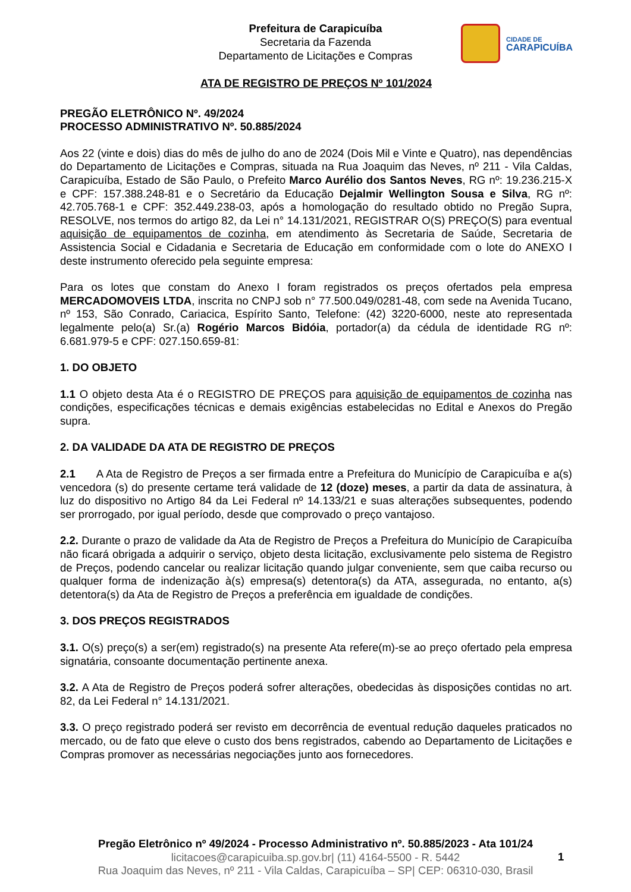Prefeitura de Carapicuíba
Secretaria da Fazenda
Departamento de Licitações e Compras
CIDADE DE
CARAPICUÍBA
ATA DE REGISTRO DE PREÇOS Nº 101/2024
PREGÃO ELETRÔNICO Nº. 49/2024
PROCESSO ADMINISTRATIVO Nº. 50.885/2024
Aos 22 (vinte e dois) dias do mês de julho do ano de 2024 (Dois Mil e Vinte e Quatro), nas dependências do Departamento de Licitações e Compras, situada na Rua Joaquim das Neves, nº 211 - Vila Caldas, Carapicuíba, Estado de São Paulo, o Prefeito Marco Aurélio dos Santos Neves, RG nº: 19.236.215-X e CPF: 157.388.248-81 e o Secretário da Educação Dejalmir Wellington Sousa e Silva, RG nº: 42.705.768-1 e CPF: 352.449.238-03, após a homologação do resultado obtido no Pregão Supra, RESOLVE, nos termos do artigo 82, da Lei n° 14.131/2021, REGISTRAR O(S) PREÇO(S) para eventual aquisição de equipamentos de cozinha, em atendimento às Secretaria de Saúde, Secretaria de Assistencia Social e Cidadania e Secretaria de Educação em conformidade com o lote do ANEXO I deste instrumento oferecido pela seguinte empresa:
Para os lotes que constam do Anexo I foram registrados os preços ofertados pela empresa MERCADOMOVEIS LTDA, inscrita no CNPJ sob n° 77.500.049/0281-48, com sede na Avenida Tucano, nº 153, São Conrado, Cariacica, Espírito Santo, Telefone: (42) 3220-6000, neste ato representada legalmente pelo(a) Sr.(a) Rogério Marcos Bidóia, portador(a) da cédula de identidade RG nº: 6.681.979-5 e CPF: 027.150.659-81:
1. DO OBJETO
1.1 O objeto desta Ata é o REGISTRO DE PREÇOS para aquisição de equipamentos de cozinha nas condições, especificações técnicas e demais exigências estabelecidas no Edital e Anexos do Pregão supra.
2. DA VALIDADE DA ATA DE REGISTRO DE PREÇOS
2.1 A Ata de Registro de Preços a ser firmada entre a Prefeitura do Município de Carapicuíba e a(s) vencedora (s) do presente certame terá validade de 12 (doze) meses, a partir da data de assinatura, à luz do dispositivo no Artigo 84 da Lei Federal nº 14.133/21 e suas alterações subsequentes, podendo ser prorrogado, por igual período, desde que comprovado o preço vantajoso.
2.2. Durante o prazo de validade da Ata de Registro de Preços a Prefeitura do Município de Carapicuíba não ficará obrigada a adquirir o serviço, objeto desta licitação, exclusivamente pelo sistema de Registro de Preços, podendo cancelar ou realizar licitação quando julgar conveniente, sem que caiba recurso ou qualquer forma de indenização à(s) empresa(s) detentora(s) da ATA, assegurada, no entanto, a(s) detentora(s) da Ata de Registro de Preços a preferência em igualdade de condições.
3. DOS PREÇOS REGISTRADOS
3.1. O(s) preço(s) a ser(em) registrado(s) na presente Ata refere(m)-se ao preço ofertado pela empresa signatária, consoante documentação pertinente anexa.
3.2. A Ata de Registro de Preços poderá sofrer alterações, obedecidas às disposições contidas no art. 82, da Lei Federal n° 14.131/2021.
3.3. O preço registrado poderá ser revisto em decorrência de eventual redução daqueles praticados no mercado, ou de fato que eleve o custo dos bens registrados, cabendo ao Departamento de Licitações e Compras promover as necessárias negociações junto aos fornecedores.
Pregão Eletrônico nº 49/2024 - Processo Administrativo nº. 50.885/2023 - Ata 101/24
licitacoes@carapicuiba.sp.gov.br| (11) 4164-5500 - R. 5442
Rua Joaquim das Neves, nº 211 - Vila Caldas, Carapicuíba – SP| CEP: 06310-030, Brasil
1